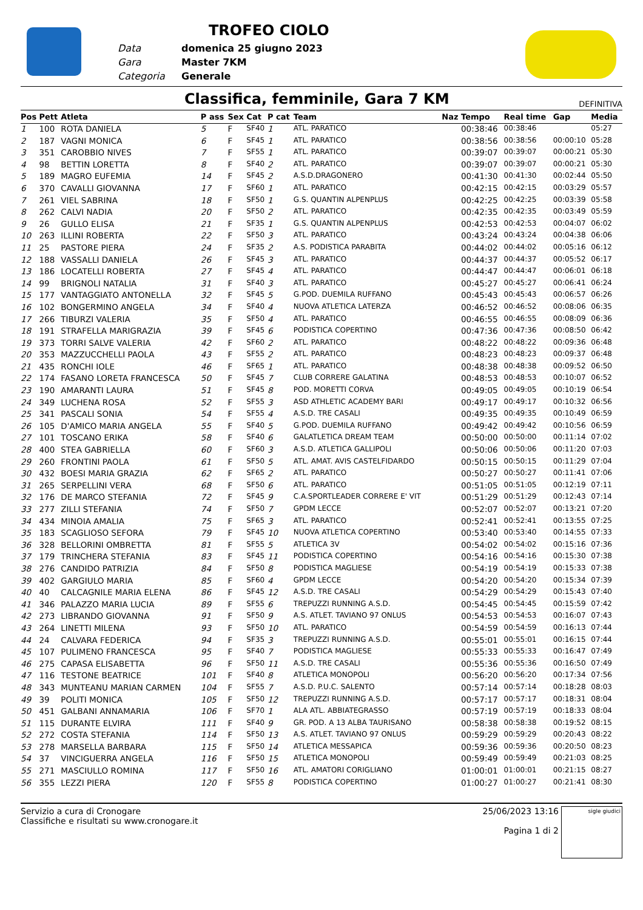TROFEO CIOLO
Data domenica 25 giugno 2023 Gara Master 7KM Categoria Generale
Classifica, femminile, Gara 7 KM
DEFINITIVA
| Pos | Pett | Atleta | P ass | Sex | Cat | P cat | Team | Naz | Tempo | Real time | Gap | Media |
| --- | --- | --- | --- | --- | --- | --- | --- | --- | --- | --- | --- | --- |
| 1 | 100 | ROTA DANIELA | 5 | F | SF40 | 1 | ATL. PARATICO | | 00:38:46 | 00:38:46 | | 05:27 |
| 2 | 187 | VAGNI MONICA | 6 | F | SF45 | 1 | ATL. PARATICO | | 00:38:56 | 00:38:56 | 00:00:10 | 05:28 |
| 3 | 351 | CAROBBIO NIVES | 7 | F | SF55 | 1 | ATL. PARATICO | | 00:39:07 | 00:39:07 | 00:00:21 | 05:30 |
| 4 | 98 | BETTIN LORETTA | 8 | F | SF40 | 2 | ATL. PARATICO | | 00:39:07 | 00:39:07 | 00:00:21 | 05:30 |
| 5 | 189 | MAGRO EUFEMIA | 14 | F | SF45 | 2 | A.S.D.DRAGONERO | | 00:41:30 | 00:41:30 | 00:02:44 | 05:50 |
| 6 | 370 | CAVALLI GIOVANNA | 17 | F | SF60 | 1 | ATL. PARATICO | | 00:42:15 | 00:42:15 | 00:03:29 | 05:57 |
| 7 | 261 | VIEL SABRINA | 18 | F | SF50 | 1 | G.S. QUANTIN ALPENPLUS | | 00:42:25 | 00:42:25 | 00:03:39 | 05:58 |
| 8 | 262 | CALVI NADIA | 20 | F | SF50 | 2 | ATL. PARATICO | | 00:42:35 | 00:42:35 | 00:03:49 | 05:59 |
| 9 | 26 | GULLO ELISA | 21 | F | SF35 | 1 | G.S. QUANTIN ALPENPLUS | | 00:42:53 | 00:42:53 | 00:04:07 | 06:02 |
| 10 | 263 | ILLINI ROBERTA | 22 | F | SF50 | 3 | ATL. PARATICO | | 00:43:24 | 00:43:24 | 00:04:38 | 06:06 |
| 11 | 25 | PASTORE PIERA | 24 | F | SF35 | 2 | A.S. PODISTICA PARABITA | | 00:44:02 | 00:44:02 | 00:05:16 | 06:12 |
| 12 | 188 | VASSALLI DANIELA | 26 | F | SF45 | 3 | ATL. PARATICO | | 00:44:37 | 00:44:37 | 00:05:52 | 06:17 |
| 13 | 186 | LOCATELLI ROBERTA | 27 | F | SF45 | 4 | ATL. PARATICO | | 00:44:47 | 00:44:47 | 00:06:01 | 06:18 |
| 14 | 99 | BRIGNOLI NATALIA | 31 | F | SF40 | 3 | ATL. PARATICO | | 00:45:27 | 00:45:27 | 00:06:41 | 06:24 |
| 15 | 177 | VANTAGGIATO ANTONELLA | 32 | F | SF45 | 5 | G.POD. DUEMILA RUFFANO | | 00:45:43 | 00:45:43 | 00:06:57 | 06:26 |
| 16 | 102 | BONGERMINO ANGELA | 34 | F | SF40 | 4 | NUOVA ATLETICA LATERZA | | 00:46:52 | 00:46:52 | 00:08:06 | 06:35 |
| 17 | 266 | TIBURZI VALERIA | 35 | F | SF50 | 4 | ATL. PARATICO | | 00:46:55 | 00:46:55 | 00:08:09 | 06:36 |
| 18 | 191 | STRAFELLA MARIGRAZIA | 39 | F | SF45 | 6 | PODISTICA COPERTINO | | 00:47:36 | 00:47:36 | 00:08:50 | 06:42 |
| 19 | 373 | TORRI SALVE VALERIA | 42 | F | SF60 | 2 | ATL. PARATICO | | 00:48:22 | 00:48:22 | 00:09:36 | 06:48 |
| 20 | 353 | MAZZUCCHELLI PAOLA | 43 | F | SF55 | 2 | ATL. PARATICO | | 00:48:23 | 00:48:23 | 00:09:37 | 06:48 |
| 21 | 435 | RONCHI IOLE | 46 | F | SF65 | 1 | ATL. PARATICO | | 00:48:38 | 00:48:38 | 00:09:52 | 06:50 |
| 22 | 174 | FASANO LORETA FRANCESCA | 50 | F | SF45 | 7 | CLUB CORRERE GALATINA | | 00:48:53 | 00:48:53 | 00:10:07 | 06:52 |
| 23 | 190 | AMARANTI LAURA | 51 | F | SF45 | 8 | POD. MORETTI CORVA | | 00:49:05 | 00:49:05 | 00:10:19 | 06:54 |
| 24 | 349 | LUCHENA ROSA | 52 | F | SF55 | 3 | ASD ATHLETIC ACADEMY BARI | | 00:49:17 | 00:49:17 | 00:10:32 | 06:56 |
| 25 | 341 | PASCALI SONIA | 54 | F | SF55 | 4 | A.S.D. TRE CASALI | | 00:49:35 | 00:49:35 | 00:10:49 | 06:59 |
| 26 | 105 | D'AMICO MARIA ANGELA | 55 | F | SF40 | 5 | G.POD. DUEMILA RUFFANO | | 00:49:42 | 00:49:42 | 00:10:56 | 06:59 |
| 27 | 101 | TOSCANO ERIKA | 58 | F | SF40 | 6 | GALATLETICA DREAM TEAM | | 00:50:00 | 00:50:00 | 00:11:14 | 07:02 |
| 28 | 400 | STEA GABRIELLA | 60 | F | SF60 | 3 | A.S.D. ATLETICA GALLIPOLI | | 00:50:06 | 00:50:06 | 00:11:20 | 07:03 |
| 29 | 260 | FRONTINI PAOLA | 61 | F | SF50 | 5 | ATL. AMAT. AVIS CASTELFIDARDO | | 00:50:15 | 00:50:15 | 00:11:29 | 07:04 |
| 30 | 432 | BOESI MARIA GRAZIA | 62 | F | SF65 | 2 | ATL. PARATICO | | 00:50:27 | 00:50:27 | 00:11:41 | 07:06 |
| 31 | 265 | SERPELLINI VERA | 68 | F | SF50 | 6 | ATL. PARATICO | | 00:51:05 | 00:51:05 | 00:12:19 | 07:11 |
| 32 | 176 | DE MARCO STEFANIA | 72 | F | SF45 | 9 | C.A.SPORTLEADER CORRERE E' VIT | | 00:51:29 | 00:51:29 | 00:12:43 | 07:14 |
| 33 | 277 | ZILLI STEFANIA | 74 | F | SF50 | 7 | GPDM LECCE | | 00:52:07 | 00:52:07 | 00:13:21 | 07:20 |
| 34 | 434 | MINOIA AMALIA | 75 | F | SF65 | 3 | ATL. PARATICO | | 00:52:41 | 00:52:41 | 00:13:55 | 07:25 |
| 35 | 183 | SCAGLIOSO SEFORA | 79 | F | SF45 | 10 | NUOVA ATLETICA COPERTINO | | 00:53:40 | 00:53:40 | 00:14:55 | 07:33 |
| 36 | 328 | BELLORINI OMBRETTA | 81 | F | SF55 | 5 | ATLETICA 3V | | 00:54:02 | 00:54:02 | 00:15:16 | 07:36 |
| 37 | 179 | TRINCHERA STEFANIA | 83 | F | SF45 | 11 | PODISTICA COPERTINO | | 00:54:16 | 00:54:16 | 00:15:30 | 07:38 |
| 38 | 276 | CANDIDO PATRIZIA | 84 | F | SF50 | 8 | PODISTICA MAGLIESE | | 00:54:19 | 00:54:19 | 00:15:33 | 07:38 |
| 39 | 402 | GARGIULO MARIA | 85 | F | SF60 | 4 | GPDM LECCE | | 00:54:20 | 00:54:20 | 00:15:34 | 07:39 |
| 40 | 40 | CALCAGNILE MARIA ELENA | 86 | F | SF45 | 12 | A.S.D. TRE CASALI | | 00:54:29 | 00:54:29 | 00:15:43 | 07:40 |
| 41 | 346 | PALAZZO MARIA LUCIA | 89 | F | SF55 | 6 | TREPUZZI RUNNING A.S.D. | | 00:54:45 | 00:54:45 | 00:15:59 | 07:42 |
| 42 | 273 | LIBRANDO GIOVANNA | 91 | F | SF50 | 9 | A.S. ATLET. TAVIANO 97 ONLUS | | 00:54:53 | 00:54:53 | 00:16:07 | 07:43 |
| 43 | 264 | LINETTI MILENA | 93 | F | SF50 | 10 | ATL. PARATICO | | 00:54:59 | 00:54:59 | 00:16:13 | 07:44 |
| 44 | 24 | CALVARA FEDERICA | 94 | F | SF35 | 3 | TREPUZZI RUNNING A.S.D. | | 00:55:01 | 00:55:01 | 00:16:15 | 07:44 |
| 45 | 107 | PULIMENO FRANCESCA | 95 | F | SF40 | 7 | PODISTICA MAGLIESE | | 00:55:33 | 00:55:33 | 00:16:47 | 07:49 |
| 46 | 275 | CAPASA ELISABETTA | 96 | F | SF50 | 11 | A.S.D. TRE CASALI | | 00:55:36 | 00:55:36 | 00:16:50 | 07:49 |
| 47 | 116 | TESTONE BEATRICE | 101 | F | SF40 | 8 | ATLETICA MONOPOLI | | 00:56:20 | 00:56:20 | 00:17:34 | 07:56 |
| 48 | 343 | MUNTEANU MARIAN CARMEN | 104 | F | SF55 | 7 | A.S.D. P.U.C. SALENTO | | 00:57:14 | 00:57:14 | 00:18:28 | 08:03 |
| 49 | 39 | POLITI MONICA | 105 | F | SF50 | 12 | TREPUZZI RUNNING A.S.D. | | 00:57:17 | 00:57:17 | 00:18:31 | 08:04 |
| 50 | 451 | GALBANI ANNAMARIA | 106 | F | SF70 | 1 | ALA ATL. ABBIATEGRASSO | | 00:57:19 | 00:57:19 | 00:18:33 | 08:04 |
| 51 | 115 | DURANTE ELVIRA | 111 | F | SF40 | 9 | GR. POD. A 13 ALBA TAURISANO | | 00:58:38 | 00:58:38 | 00:19:52 | 08:15 |
| 52 | 272 | COSTA STEFANIA | 114 | F | SF50 | 13 | A.S. ATLET. TAVIANO 97 ONLUS | | 00:59:29 | 00:59:29 | 00:20:43 | 08:22 |
| 53 | 278 | MARSELLA BARBARA | 115 | F | SF50 | 14 | ATLETICA MESSAPICA | | 00:59:36 | 00:59:36 | 00:20:50 | 08:23 |
| 54 | 37 | VINCIGUERRA ANGELA | 116 | F | SF50 | 15 | ATLETICA MONOPOLI | | 00:59:49 | 00:59:49 | 00:21:03 | 08:25 |
| 55 | 271 | MASCIULLO ROMINA | 117 | F | SF50 | 16 | ATL. AMATORI CORIGLIANO | | 01:00:01 | 01:00:01 | 00:21:15 | 08:27 |
| 56 | 355 | LEZZI PIERA | 120 | F | SF55 | 8 | PODISTICA COPERTINO | | 01:00:27 | 01:00:27 | 00:21:41 | 08:30 |
Servizio a cura di Cronogare
Classifiche e risultati su www.cronogare.it
25/06/2023 13:16
Pagina 1 di 2
sigle giudici